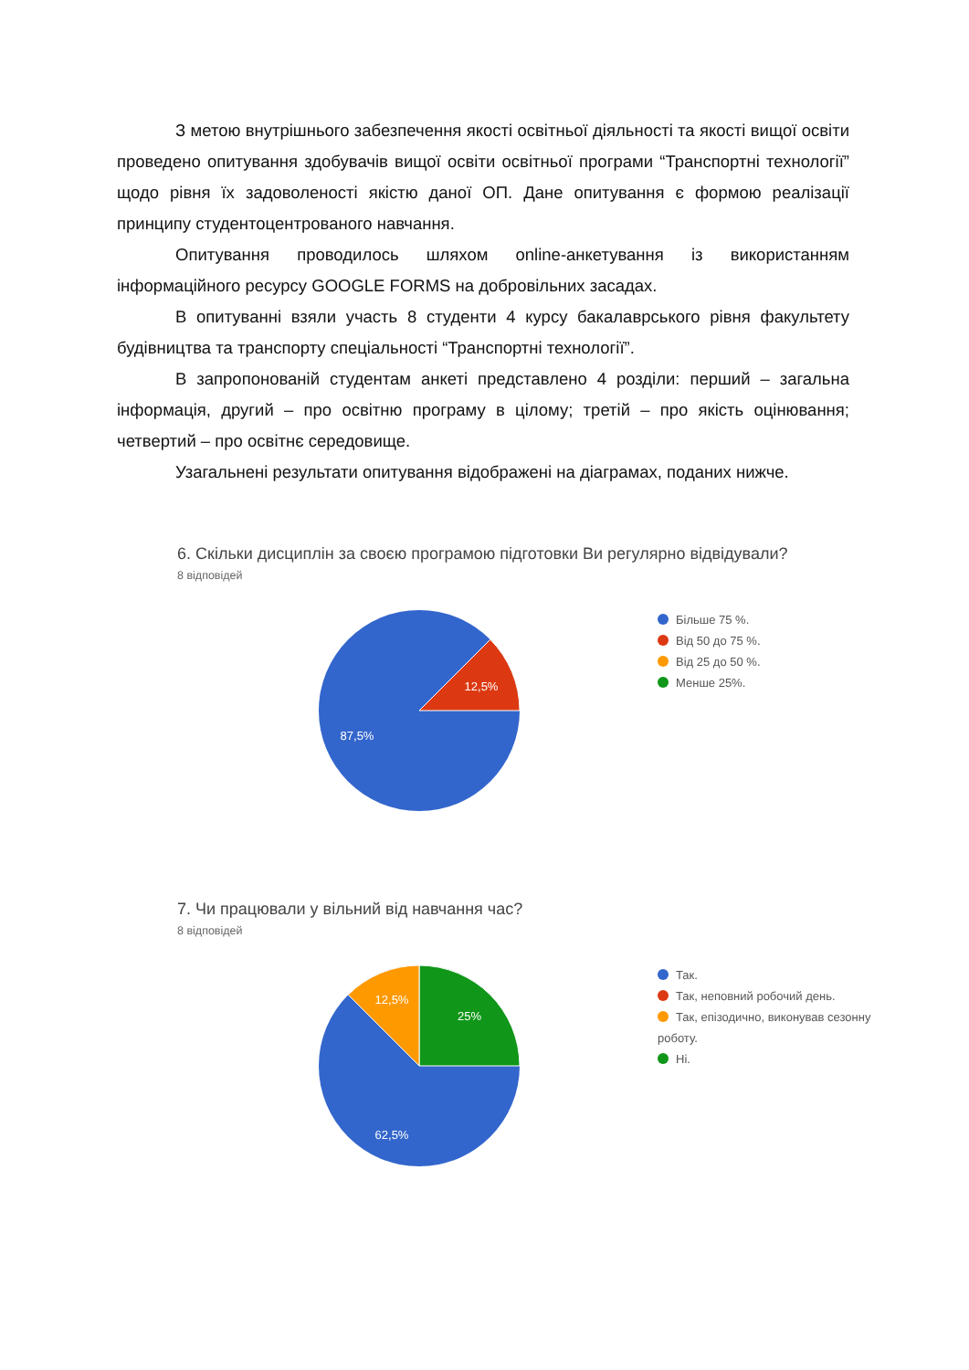З метою внутрішнього забезпечення якості освітньої діяльності та якості вищої освіти проведено опитування здобувачів вищої освіти освітньої програми “Транспортні технології” щодо рівня їх задоволеності якістю даної ОП. Дане опитування є формою реалізації принципу студентоцентрованого навчання.
Опитування проводилось шляхом online-анкетування із використанням інформаційного ресурсу GOOGLE FORMS на добровільних засадах.
В опитуванні взяли участь 8 студенти 4 курсу бакалаврського рівня факультету будівництва та транспорту спеціальності “Транспортні технології”.
В запропонованій студентам анкеті представлено 4 розділи: перший – загальна інформація, другий – про освітню програму в цілому; третій – про якість оцінювання; четвертий – про освітнє середовище.
Узагальнені результати опитування відображені на діаграмах, поданих нижче.
6. Скільки дисциплін за своєю програмою підготовки Ви регулярно відвідували?
8 відповідей
12,5%
87,5%
Більше 75 %.
Від 50 до 75 %.
Від 25 до 50 %.
Менше 25%.
7. Чи працювали у вільний від навчання час?
8 відповідей
12,5%
25%
62,5%
Так.
Так, неповний робочий день.
Так, епізодично, виконував сезонну роботу.
Ні.